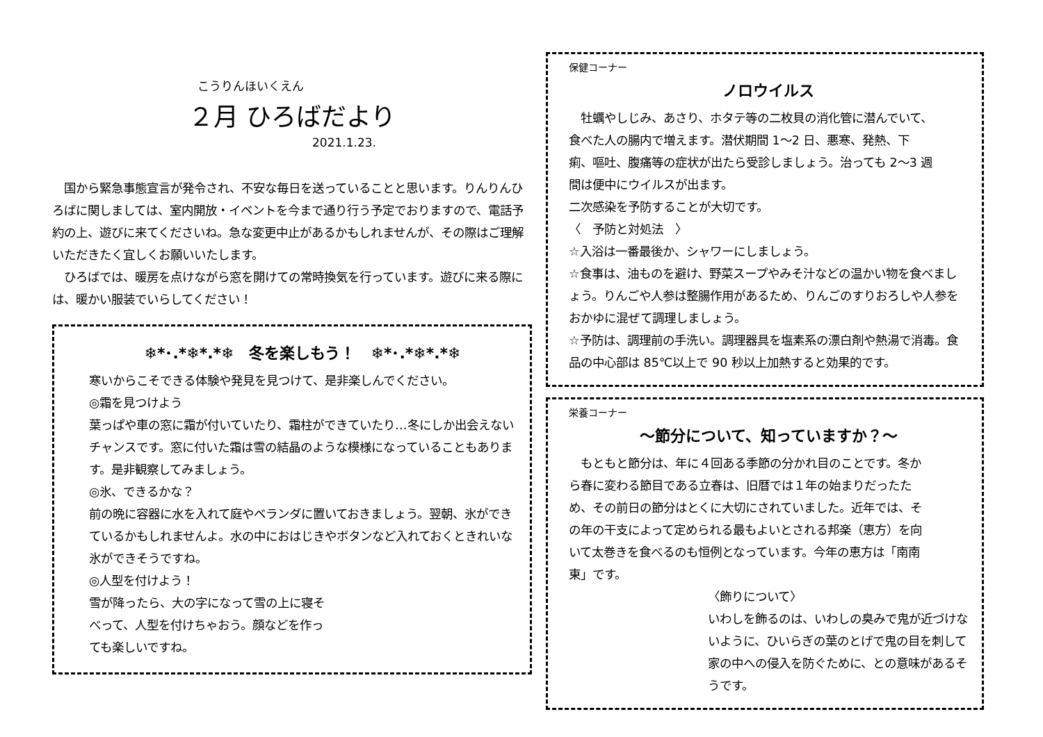こうりんほいくえん
２月 ひろばだより
2021.1.23.
　国から緊急事態宣言が発令され、不安な毎日を送っていることと思います。りんりんひろばに関しましては、室内開放・イベントを今まで通り行う予定でおりますので、電話予約の上、遊びに来てくださいね。急な変更中止があるかもしれませんが、その際はご理解いただきたく宜しくお願いいたします。
　ひろばでは、暖房を点けながら窓を開けての常時換気を行っています。遊びに来る際には、暖かい服装でいらしてください！
❄*･.*❄*.*❄　冬を楽しもう！　❄*･.*❄*.*❄
寒いからこそできる体験や発見を見つけて、是非楽しんでください。
◎霜を見つけよう
葉っぱや車の窓に霜が付いていたり、霜柱ができていたり…冬にしか出会えないチャンスです。窓に付いた霜は雪の結晶のような模様になっていることもあります。是非観察してみましょう。
◎氷、できるかな？
前の晩に容器に水を入れて庭やベランダに置いておきましょう。翌朝、氷ができているかもしれませんよ。水の中におはじきやボタンなど入れておくときれいな氷ができそうですね。
◎人型を付けよう！
雪が降ったら、大の字になって雪の上に寝そべって、人型を付けちゃおう。顔などを作っても楽しいですね。
保健コーナー
ノロウイルス
　牡蠣やしじみ、あさり、ホタテ等の二枚貝の消化管に潜んでいて、食べた人の腸内で増えます。潜伏期間 1～2 日、悪寒、発熱、下痢、嘔吐、腹痛等の症状が出たら受診しましょう。治っても 2～3 週間は便中にウイルスが出ます。
二次感染を予防することが大切です。
〈　予防と対処法　〉
☆入浴は一番最後か、シャワーにしましょう。
☆食事は、油ものを避け、野菜スープやみそ汁などの温かい物を食べましょう。りんごや人参は整腸作用があるため、りんごのすりおろしや人参をおかゆに混ぜて調理しましょう。
☆予防は、調理前の手洗い。調理器具を塩素系の漂白剤や熱湯で消毒。食品の中心部は 85℃以上で 90 秒以上加熱すると効果的です。
栄養コーナー
～節分について、知っていますか？～
　もともと節分は、年に４回ある季節の分かれ目のことです。冬から春に変わる節目である立春は、旧暦では１年の始まりだったため、その前日の節分はとくに大切にされていました。近年では、その年の干支によって定められる最もよいとされる邦楽（恵方）を向いて太巻きを食べるのも恒例となっています。今年の恵方は「南南東」です。
〈飾りについて〉
いわしを飾るのは、いわしの臭みで鬼が近づけないように、ひいらぎの葉のとげで鬼の目を刺して家の中への侵入を防ぐために、との意味があるそうです。